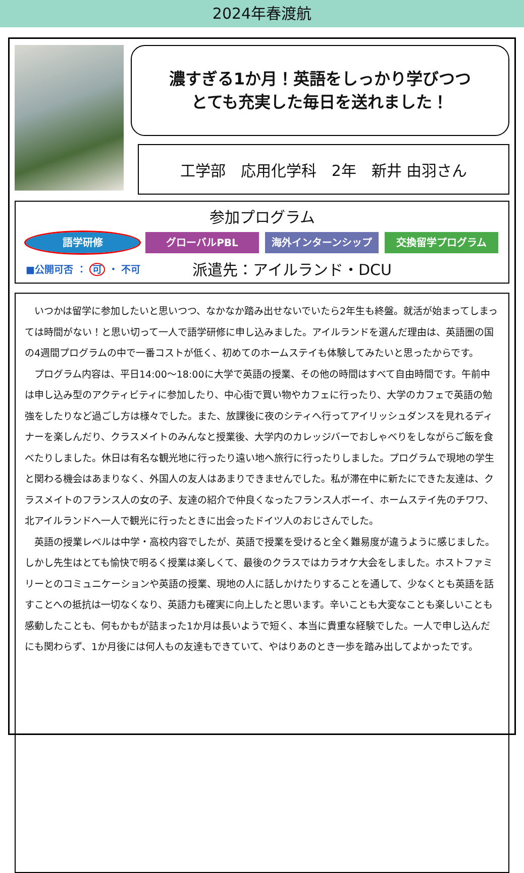2024年春渡航
濃すぎる1か月！英語をしっかり学びつつ
とても充実した毎日を送れました！
工学部　応用化学科　2年　新井 由羽さん
参加プログラム
語学研修 グローバルPBL 海外インターンシップ 交換留学プログラム
■公開可否 ： 可 ・ 不可 派遣先：アイルランド・DCU
いつかは留学に参加したいと思いつつ、なかなか踏み出せないでいたら2年生も終盤。就活が始まってしまっては時間がない！と思い切って一人で語学研修に申し込みました。アイルランドを選んだ理由は、英語圏の国の4週間プログラムの中で一番コストが低く、初めてのホームステイも体験してみたいと思ったからです。
プログラム内容は、平日14:00～18:00に大学で英語の授業、その他の時間はすべて自由時間です。午前中は申し込み型のアクティビティに参加したり、中心街で買い物やカフェに行ったり、大学のカフェで英語の勉強をしたりなど過ごし方は様々でした。また、放課後に夜のシティへ行ってアイリッシュダンスを見れるディナーを楽しんだり、クラスメイトのみんなと授業後、大学内のカレッジバーでおしゃべりをしながらご飯を食べたりしました。休日は有名な観光地に行ったり遠い地へ旅行に行ったりしました。プログラムで現地の学生と関わる機会はあまりなく、外国人の友人はあまりできませんでした。私が滞在中に新たにできた友達は、クラスメイトのフランス人の女の子、友達の紹介で仲良くなったフランス人ボーイ、ホームステイ先のチワワ、北アイルランドへ一人で観光に行ったときに出会ったドイツ人のおじさんでした。
英語の授業レベルは中学・高校内容でしたが、英語で授業を受けると全く難易度が違うように感じました。しかし先生はとても愉快で明るく授業は楽しくて、最後のクラスではカラオケ大会をしました。ホストファミリーとのコミュニケーションや英語の授業、現地の人に話しかけたりすることを通して、少なくとも英語を話すことへの抵抗は一切なくなり、英語力も確実に向上したと思います。辛いことも大変なことも楽しいことも感動したことも、何もかもが詰まった1か月は長いようで短く、本当に貴重な経験でした。一人で申し込んだにも関わらず、1か月後には何人もの友達もできていて、やはりあのとき一歩を踏み出してよかったです。